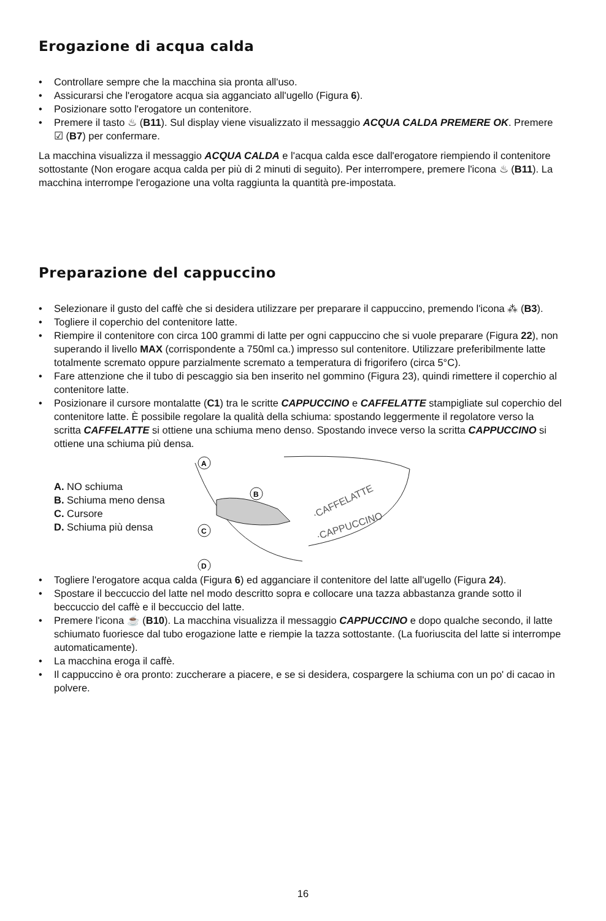Erogazione di acqua calda
• Controllare sempre che la macchina sia pronta all'uso.
• Assicurarsi che l'erogatore acqua sia agganciato all'ugello (Figura 6).
• Posizionare sotto l'erogatore un contenitore.
• Premere il tasto ♨ (B11). Sul display viene visualizzato il messaggio ACQUA CALDA PREMERE OK. Premere ☑ (B7) per confermare.
La macchina visualizza il messaggio ACQUA CALDA e l'acqua calda esce dall'erogatore riempiendo il contenitore sottostante (Non erogare acqua calda per più di 2 minuti di seguito). Per interrompere, premere l'icona ♨ (B11). La macchina interrompe l'erogazione una volta raggiunta la quantità pre-impostata.
Preparazione del cappuccino
• Selezionare il gusto del caffè che si desidera utilizzare per preparare il cappuccino, premendo l'icona ⁂ (B3).
• Togliere il coperchio del contenitore latte.
• Riempire il contenitore con circa 100 grammi di latte per ogni cappuccino che si vuole preparare (Figura 22), non superando il livello MAX (corrispondente a 750ml ca.) impresso sul contenitore. Utilizzare preferibilmente latte totalmente scremato oppure parzialmente scremato a temperatura di frigorifero (circa 5°C).
• Fare attenzione che il tubo di pescaggio sia ben inserito nel gommino (Figura 23), quindi rimettere il coperchio al contenitore latte.
• Posizionare il cursore montalatte (C1) tra le scritte CAPPUCCINO e CAFFELATTE stampigliate sul coperchio del contenitore latte. È possibile regolare la qualità della schiuma: spostando leggermente il regolatore verso la scritta CAFFELATTE si ottiene una schiuma meno denso. Spostando invece verso la scritta CAPPUCCINO si ottiene una schiuma più densa.
A. NO schiuma
B. Schiuma meno densa
C. Cursore
D. Schiuma più densa
A
B
C
D
·CAFFELATTE
·CAPPUCCINO
• Togliere l'erogatore acqua calda (Figura 6) ed agganciare il contenitore del latte all'ugello (Figura 24).
• Spostare il beccuccio del latte nel modo descritto sopra e collocare una tazza abbastanza grande sotto il beccuccio del caffè e il beccuccio del latte.
• Premere l'icona ☕ (B10). La macchina visualizza il messaggio CAPPUCCINO e dopo qualche secondo, il latte schiumato fuoriesce dal tubo erogazione latte e riempie la tazza sottostante. (La fuoriuscita del latte si interrompe automaticamente).
• La macchina eroga il caffè.
• Il cappuccino è ora pronto: zuccherare a piacere, e se si desidera, cospargere la schiuma con un po' di cacao in polvere.
16